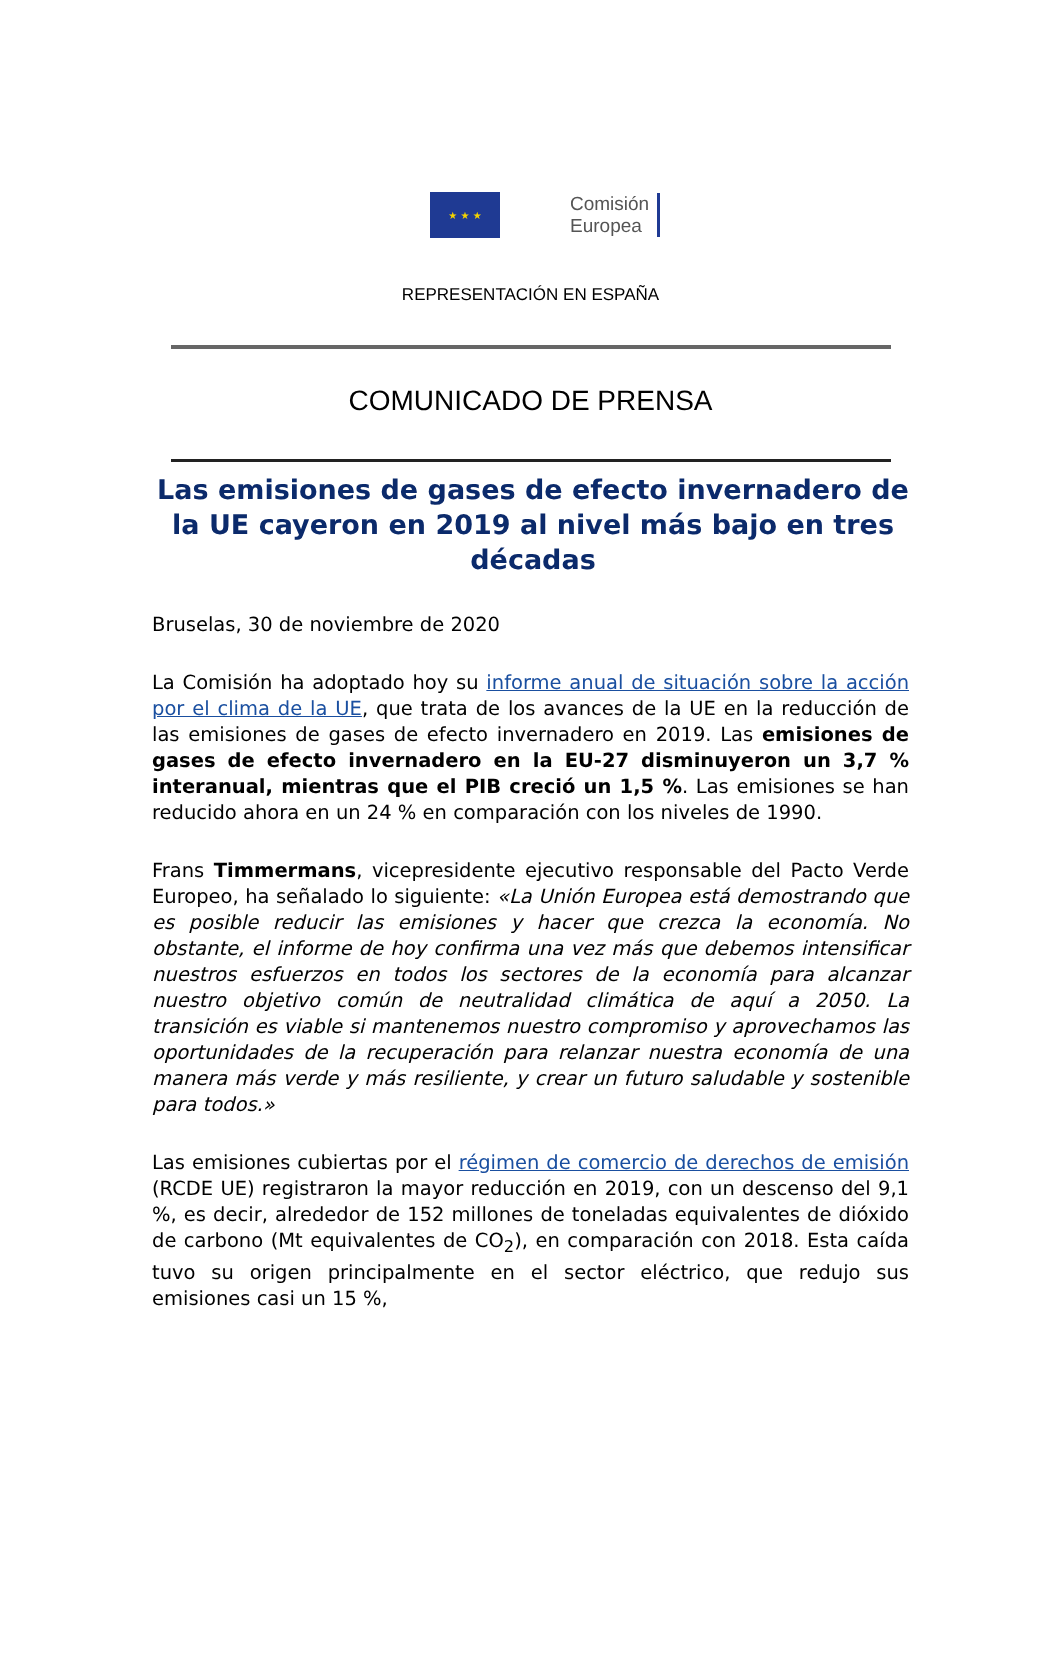★ ★ ★
Comisión
Europea
REPRESENTACIÓN EN ESPAÑA
COMUNICADO DE PRENSA
Las emisiones de gases de efecto invernadero de la UE cayeron en 2019 al nivel más bajo en tres décadas
Bruselas, 30 de noviembre de 2020
La Comisión ha adoptado hoy su informe anual de situación sobre la acción por el clima de la UE, que trata de los avances de la UE en la reducción de las emisiones de gases de efecto invernadero en 2019. Las emisiones de gases de efecto invernadero en la EU-27 disminuyeron un 3,7 % interanual, mientras que el PIB creció un 1,5 %. Las emisiones se han reducido ahora en un 24 % en comparación con los niveles de 1990.
Frans Timmermans, vicepresidente ejecutivo responsable del Pacto Verde Europeo, ha señalado lo siguiente: «La Unión Europea está demostrando que es posible reducir las emisiones y hacer que crezca la economía. No obstante, el informe de hoy confirma una vez más que debemos intensificar nuestros esfuerzos en todos los sectores de la economía para alcanzar nuestro objetivo común de neutralidad climática de aquí a 2050. La transición es viable si mantenemos nuestro compromiso y aprovechamos las oportunidades de la recuperación para relanzar nuestra economía de una manera más verde y más resiliente, y crear un futuro saludable y sostenible para todos.»
Las emisiones cubiertas por el régimen de comercio de derechos de emisión (RCDE UE) registraron la mayor reducción en 2019, con un descenso del 9,1 %, es decir, alrededor de 152 millones de toneladas equivalentes de dióxido de carbono (Mt equivalentes de CO<sub>2</sub>), en comparación con 2018. Esta caída tuvo su origen principalmente en el sector eléctrico, que redujo sus emisiones casi un 15 %,